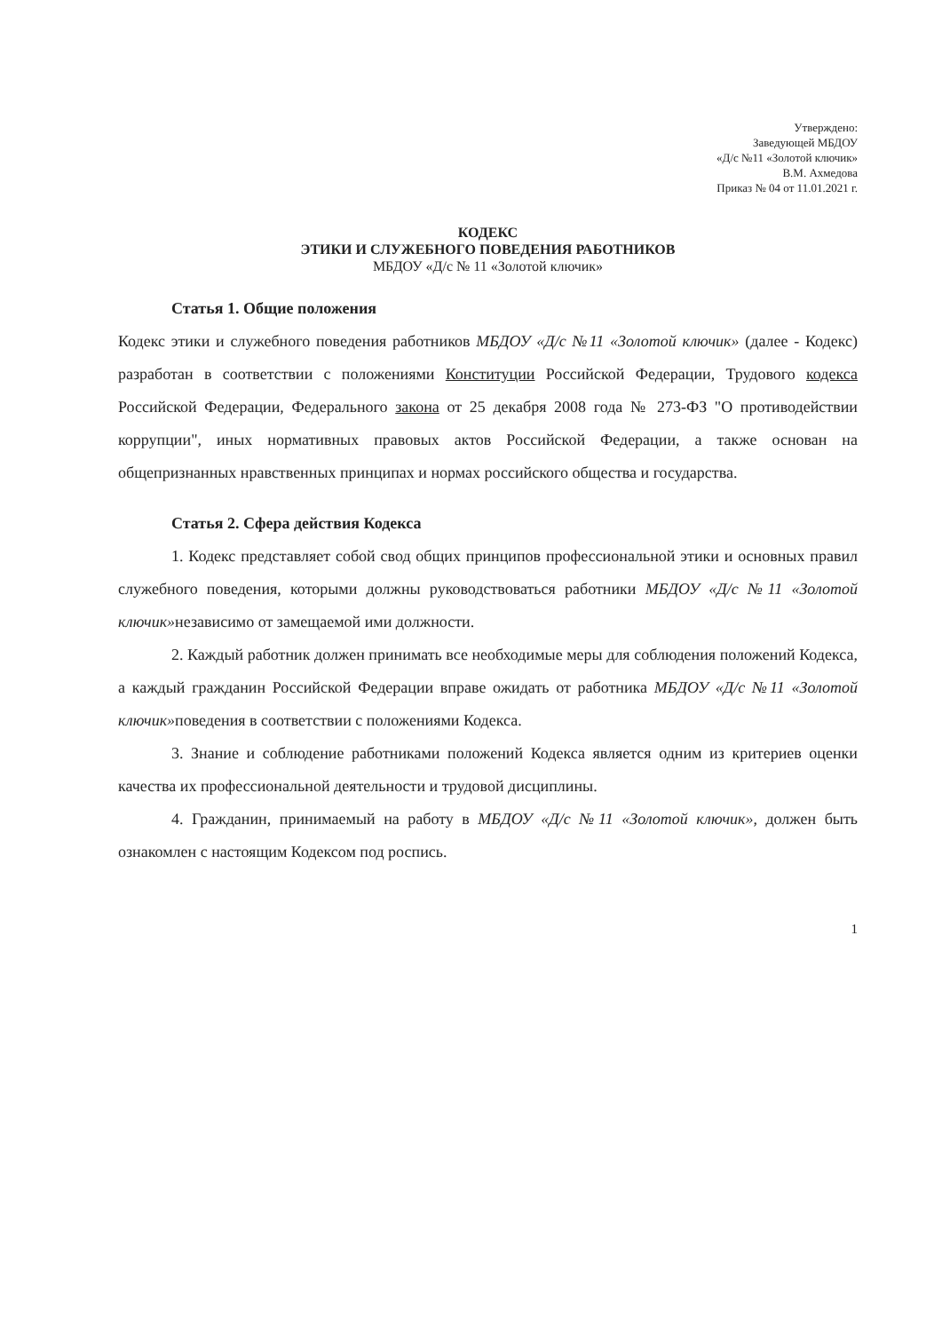Утверждено:
Заведующей МБДОУ
«Д/с №11 «Золотой ключик»
В.М. Ахмедова
Приказ № 04 от 11.01.2021 г.
КОДЕКС
ЭТИКИ И СЛУЖЕБНОГО ПОВЕДЕНИЯ РАБОТНИКОВ
МБДОУ «Д/с № 11 «Золотой ключик»
Статья 1. Общие положения
Кодекс этики и служебного поведения работников МБДОУ «Д/с №11 «Золотой ключик» (далее - Кодекс) разработан в соответствии с положениями Конституции Российской Федерации, Трудового кодекса Российской Федерации, Федерального закона от 25 декабря 2008 года № 273-ФЗ "О противодействии коррупции", иных нормативных правовых актов Российской Федерации, а также основан на общепризнанных нравственных принципах и нормах российского общества и государства.
Статья 2. Сфера действия Кодекса
1. Кодекс представляет собой свод общих принципов профессиональной этики и основных правил служебного поведения, которыми должны руководствоваться работники МБДОУ «Д/с №11 «Золотой ключик»независимо от замещаемой ими должности.
2. Каждый работник должен принимать все необходимые меры для соблюдения положений Кодекса, а каждый гражданин Российской Федерации вправе ожидать от работника МБДОУ «Д/с №11 «Золотой ключик»поведения в соответствии с положениями Кодекса.
3. Знание и соблюдение работниками положений Кодекса является одним из критериев оценки качества их профессиональной деятельности и трудовой дисциплины.
4. Гражданин, принимаемый на работу в МБДОУ «Д/с №11 «Золотой ключик», должен быть ознакомлен с настоящим Кодексом под роспись.
1